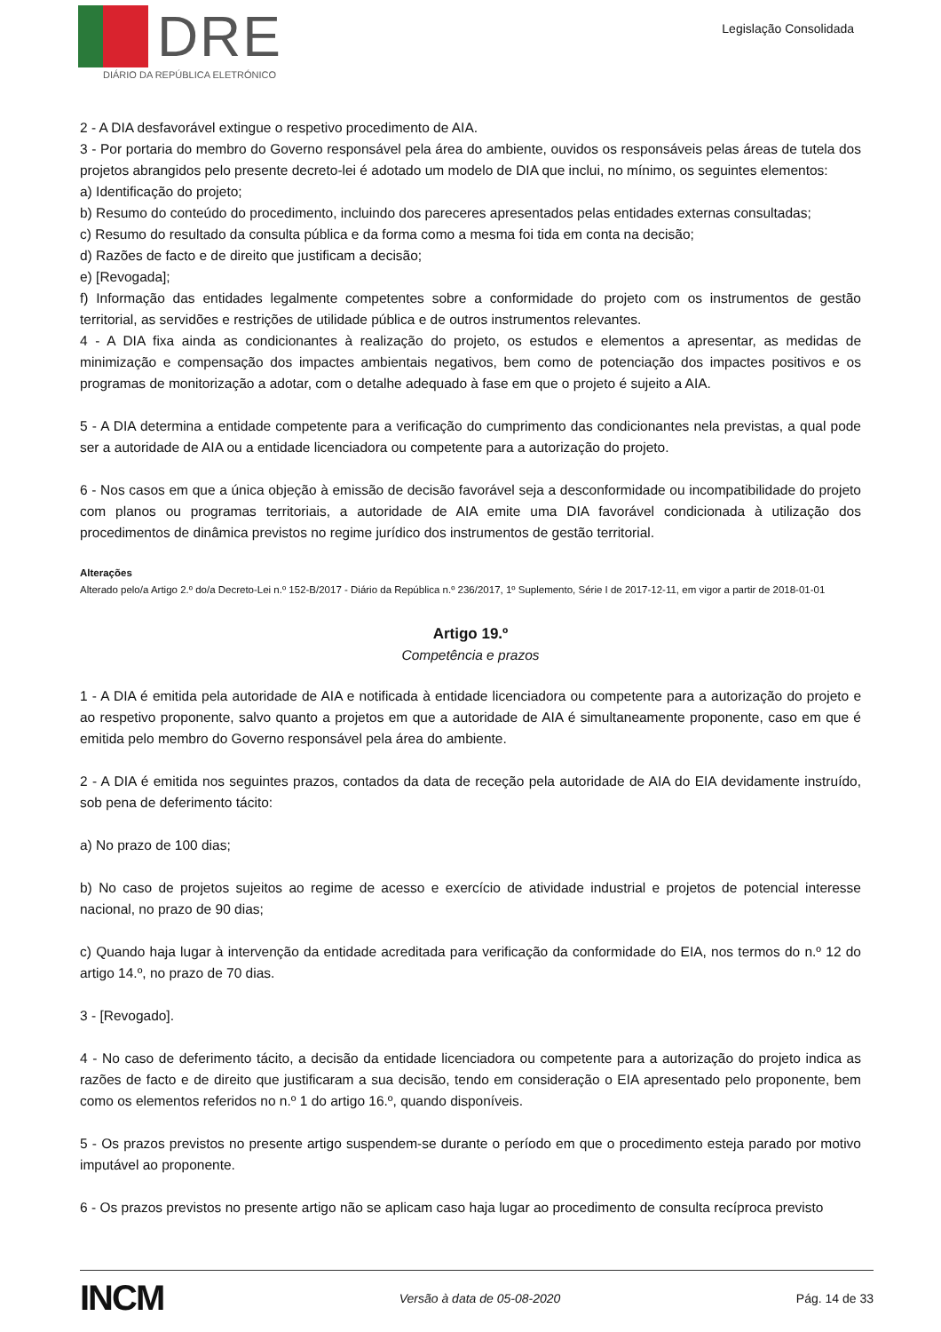DRE
DIÁRIO DA REPÚBLICA ELETRÓNICO
Legislação Consolidada
2 - A DIA desfavorável extingue o respetivo procedimento de AIA.
3 - Por portaria do membro do Governo responsável pela área do ambiente, ouvidos os responsáveis pelas áreas de tutela dos projetos abrangidos pelo presente decreto-lei é adotado um modelo de DIA que inclui, no mínimo, os seguintes elementos:
a) Identificação do projeto;
b) Resumo do conteúdo do procedimento, incluindo dos pareceres apresentados pelas entidades externas consultadas;
c) Resumo do resultado da consulta pública e da forma como a mesma foi tida em conta na decisão;
d) Razões de facto e de direito que justificam a decisão;
e) [Revogada];
f) Informação das entidades legalmente competentes sobre a conformidade do projeto com os instrumentos de gestão territorial, as servidões e restrições de utilidade pública e de outros instrumentos relevantes.
4 - A DIA fixa ainda as condicionantes à realização do projeto, os estudos e elementos a apresentar, as medidas de minimização e compensação dos impactes ambientais negativos, bem como de potenciação dos impactes positivos e os programas de monitorização a adotar, com o detalhe adequado à fase em que o projeto é sujeito a AIA.
5 - A DIA determina a entidade competente para a verificação do cumprimento das condicionantes nela previstas, a qual pode ser a autoridade de AIA ou a entidade licenciadora ou competente para a autorização do projeto.
6 - Nos casos em que a única objeção à emissão de decisão favorável seja a desconformidade ou incompatibilidade do projeto com planos ou programas territoriais, a autoridade de AIA emite uma DIA favorável condicionada à utilização dos procedimentos de dinâmica previstos no regime jurídico dos instrumentos de gestão territorial.
Alterações
Alterado pelo/a Artigo 2.º do/a Decreto-Lei n.º 152-B/2017 - Diário da República n.º 236/2017, 1º Suplemento, Série I de 2017-12-11, em vigor a partir de 2018-01-01
Artigo 19.º
Competência e prazos
1 - A DIA é emitida pela autoridade de AIA e notificada à entidade licenciadora ou competente para a autorização do projeto e ao respetivo proponente, salvo quanto a projetos em que a autoridade de AIA é simultaneamente proponente, caso em que é emitida pelo membro do Governo responsável pela área do ambiente.
2 - A DIA é emitida nos seguintes prazos, contados da data de receção pela autoridade de AIA do EIA devidamente instruído, sob pena de deferimento tácito:
a) No prazo de 100 dias;
b) No caso de projetos sujeitos ao regime de acesso e exercício de atividade industrial e projetos de potencial interesse nacional, no prazo de 90 dias;
c) Quando haja lugar à intervenção da entidade acreditada para verificação da conformidade do EIA, nos termos do n.º 12 do artigo 14.º, no prazo de 70 dias.
3 - [Revogado].
4 - No caso de deferimento tácito, a decisão da entidade licenciadora ou competente para a autorização do projeto indica as razões de facto e de direito que justificaram a sua decisão, tendo em consideração o EIA apresentado pelo proponente, bem como os elementos referidos no n.º 1 do artigo 16.º, quando disponíveis.
5 - Os prazos previstos no presente artigo suspendem-se durante o período em que o procedimento esteja parado por motivo imputável ao proponente.
6 - Os prazos previstos no presente artigo não se aplicam caso haja lugar ao procedimento de consulta recíproca previsto
INCM Versão à data de 05-08-2020 Pág. 14 de 33